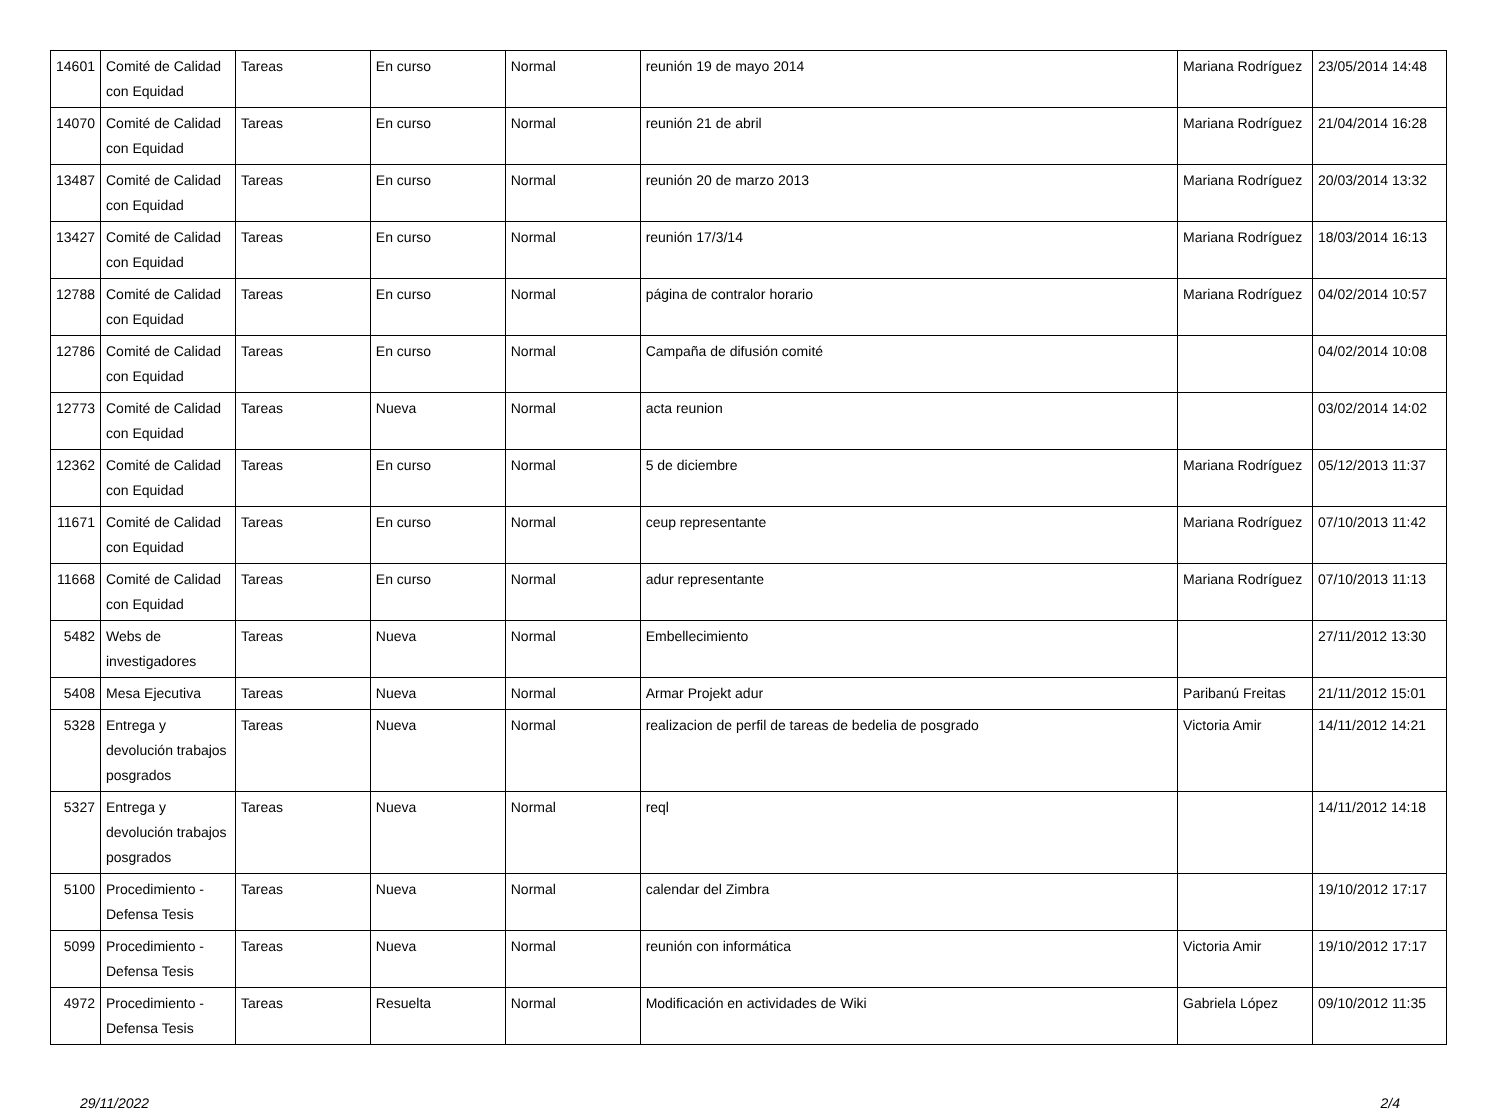| 14601 | Comité de Calidad con Equidad | Tareas | En curso | Normal | reunión 19 de mayo 2014 | Mariana Rodríguez | 23/05/2014 14:48 |
| 14070 | Comité de Calidad con Equidad | Tareas | En curso | Normal | reunión 21 de abril | Mariana Rodríguez | 21/04/2014 16:28 |
| 13487 | Comité de Calidad con Equidad | Tareas | En curso | Normal | reunión 20 de marzo 2013 | Mariana Rodríguez | 20/03/2014 13:32 |
| 13427 | Comité de Calidad con Equidad | Tareas | En curso | Normal | reunión 17/3/14 | Mariana Rodríguez | 18/03/2014 16:13 |
| 12788 | Comité de Calidad con Equidad | Tareas | En curso | Normal | página de contralor horario | Mariana Rodríguez | 04/02/2014 10:57 |
| 12786 | Comité de Calidad con Equidad | Tareas | En curso | Normal | Campaña de difusión comité | | 04/02/2014 10:08 |
| 12773 | Comité de Calidad con Equidad | Tareas | Nueva | Normal | acta reunion | | 03/02/2014 14:02 |
| 12362 | Comité de Calidad con Equidad | Tareas | En curso | Normal | 5 de diciembre | Mariana Rodríguez | 05/12/2013 11:37 |
| 11671 | Comité de Calidad con Equidad | Tareas | En curso | Normal | ceup representante | Mariana Rodríguez | 07/10/2013 11:42 |
| 11668 | Comité de Calidad con Equidad | Tareas | En curso | Normal | adur representante | Mariana Rodríguez | 07/10/2013 11:13 |
| 5482 | Webs de investigadores | Tareas | Nueva | Normal | Embellecimiento | | 27/11/2012 13:30 |
| 5408 | Mesa Ejecutiva | Tareas | Nueva | Normal | Armar Projekt adur | Paribanú Freitas | 21/11/2012 15:01 |
| 5328 | Entrega y devolución trabajos posgrados | Tareas | Nueva | Normal | realizacion de perfil de tareas de bedelia de posgrado | Victoria Amir | 14/11/2012 14:21 |
| 5327 | Entrega y devolución trabajos posgrados | Tareas | Nueva | Normal | reql | | 14/11/2012 14:18 |
| 5100 | Procedimiento - Defensa Tesis | Tareas | Nueva | Normal | calendar del Zimbra | | 19/10/2012 17:17 |
| 5099 | Procedimiento - Defensa Tesis | Tareas | Nueva | Normal | reunión con informática | Victoria Amir | 19/10/2012 17:17 |
| 4972 | Procedimiento - Defensa Tesis | Tareas | Resuelta | Normal | Modificación en actividades de Wiki | Gabriela López | 09/10/2012 11:35 |
29/11/2022 2/4